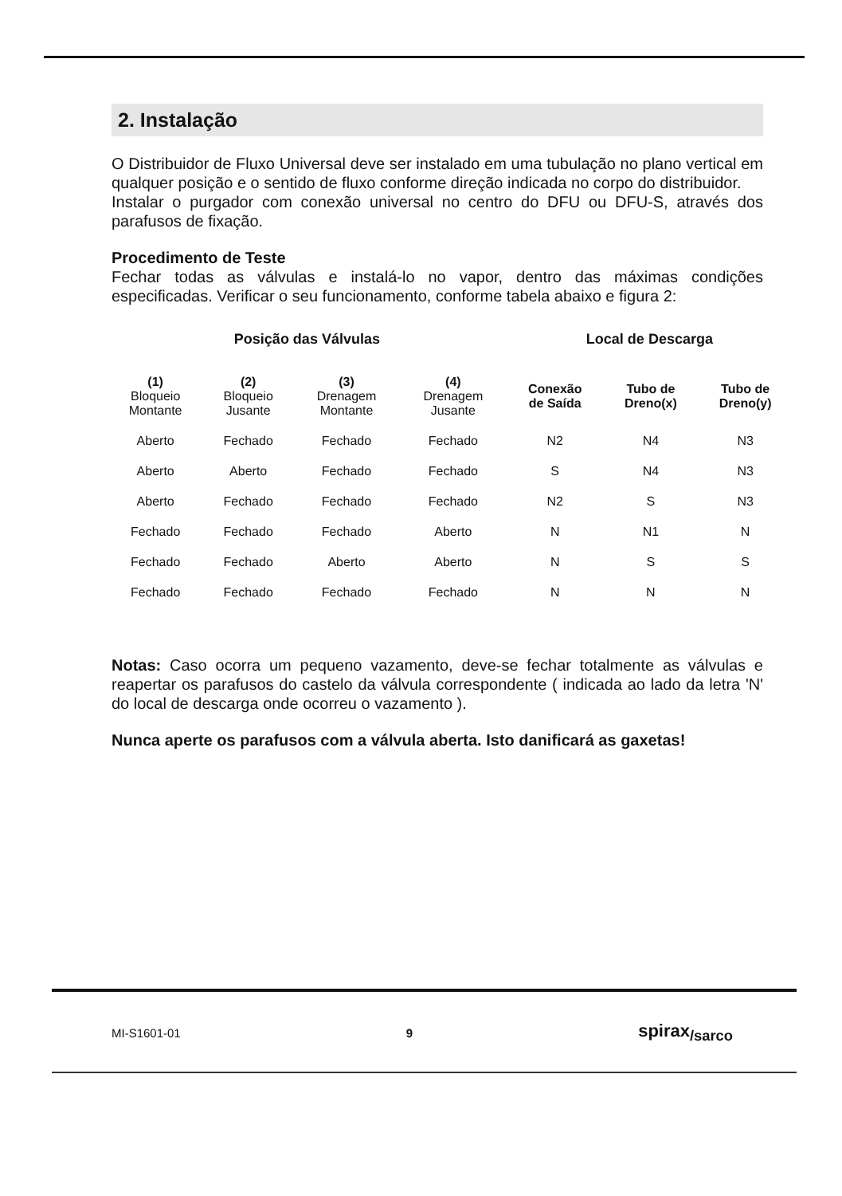2. Instalação
O Distribuidor de Fluxo Universal deve ser instalado em uma tubulação no plano vertical em qualquer posição e o sentido de fluxo conforme direção indicada no corpo do distribuidor.
Instalar o purgador com conexão universal no centro do DFU ou DFU-S, através dos parafusos de fixação.
Procedimento de Teste
Fechar todas as válvulas e instalá-lo no vapor, dentro das máximas condições especificadas. Verificar o seu funcionamento, conforme tabela abaixo e figura 2:
| Posição das Válvulas | | | | Local de Descarga | | |
| --- | --- | --- | --- | --- | --- | --- |
| (1) Bloqueio Montante | (2) Bloqueio Jusante | (3) Drenagem Montante | (4) Drenagem Jusante | Conexão de Saída | Tubo de Dreno(x) | Tubo de Dreno(y) |
| Aberto | Fechado | Fechado | Fechado | N2 | N4 | N3 |
| Aberto | Aberto | Fechado | Fechado | S | N4 | N3 |
| Aberto | Fechado | Fechado | Fechado | N2 | S | N3 |
| Fechado | Fechado | Fechado | Aberto | N | N1 | N |
| Fechado | Fechado | Aberto | Aberto | N | S | S |
| Fechado | Fechado | Fechado | Fechado | N | N | N |
Notas: Caso ocorra um pequeno vazamento, deve-se fechar totalmente as válvulas e reapertar os parafusos do castelo da válvula correspondente ( indicada ao lado da letra 'N' do local de descarga onde ocorreu o vazamento ).
Nunca aperte os parafusos com a válvula aberta. Isto danificará as gaxetas!
MI-S1601-01 9 spirax<sub>/sarco</sub>